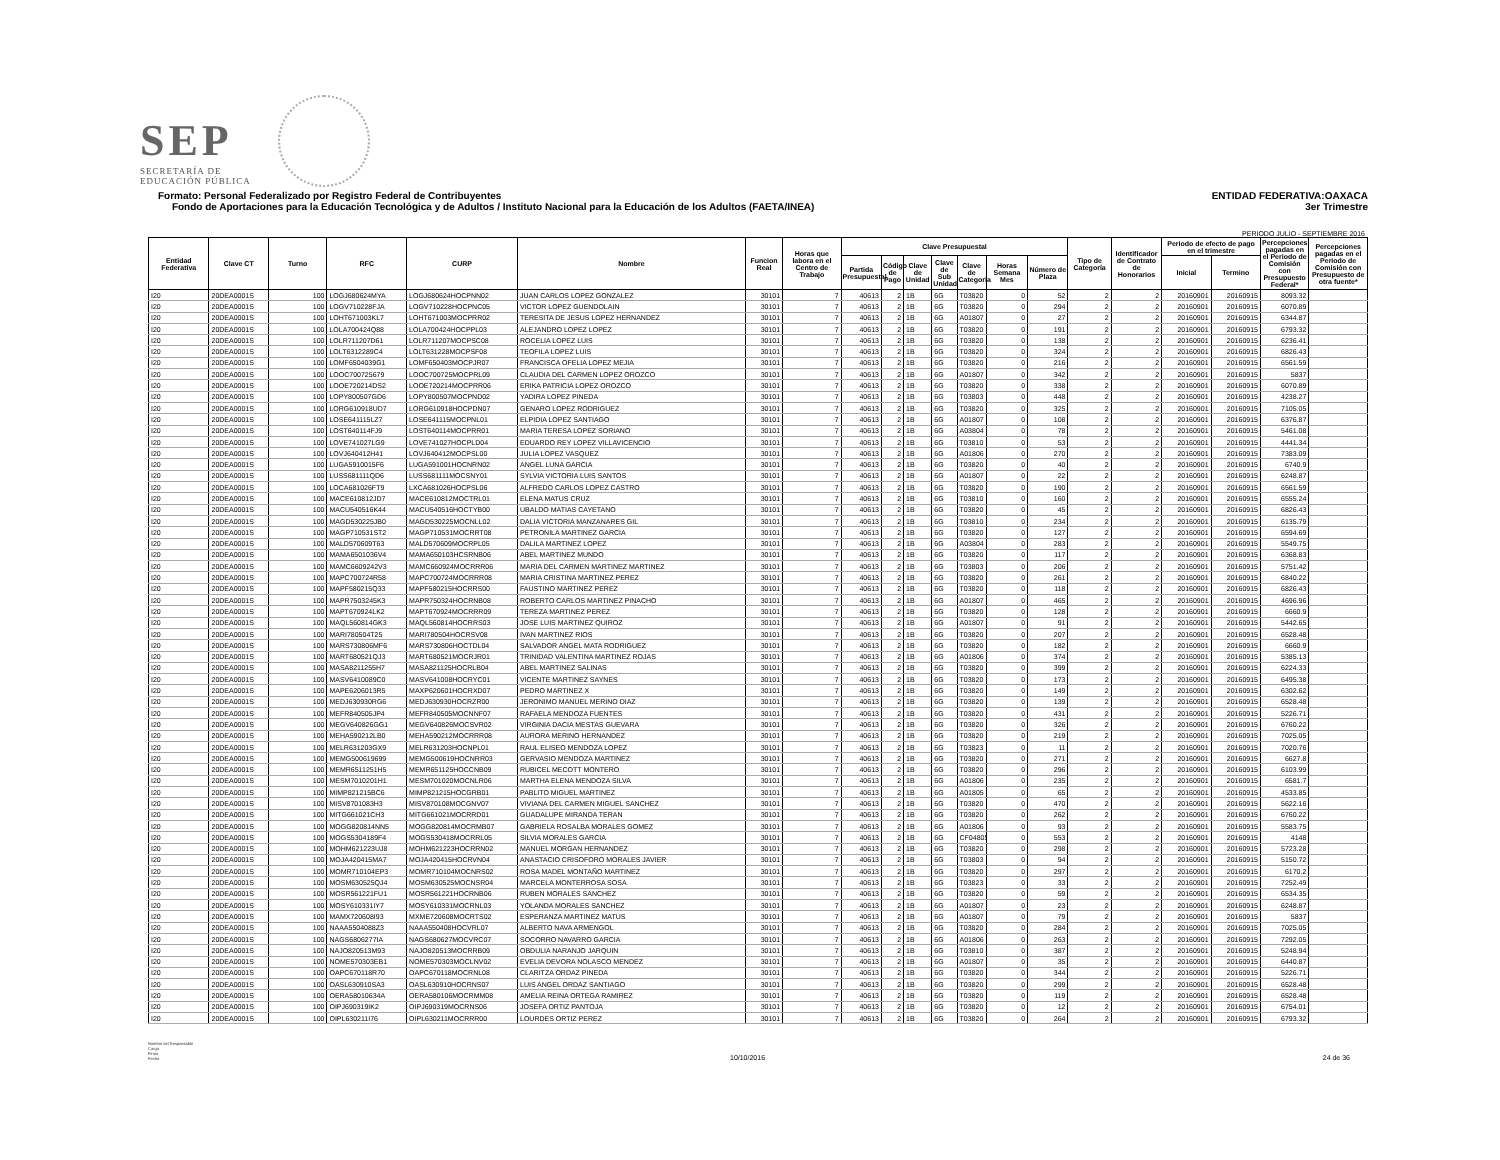SEP
SECRETARÍA DE
EDUCACIÓN PÚBLICA
Formato: Personal Federalizado por Registro Federal de Contribuyentes
Fondo de Aportaciones para la Educación Tecnológica y de Adultos / Instituto Nacional para la Educación de los Adultos (FAETA/INEA)
ENTIDAD FEDERATIVA:OAXACA
3er Trimestre
PERIODO JULIO - SEPTIEMBRE 2016
| Entidad Federativa | Clave CT | Turno | RFC | CURP | Nombre | Funcion Real | Horas que labora en el Centro de Trabajo | Clave Presupuestal | | | | | | | Tipo de Categoría | Identificador de Contrato de Honorarios | Periodo de efecto de pago en el trimestre | | Percepciones pagadas en el Periodo de Comisión con Presupuesto Federal* | Percepciones pagadas en el Periodo de Comisión con Presupuesto de otra fuente* |
| --- | --- | --- | --- | --- | --- | --- | --- | --- | --- | --- | --- | --- | --- | --- | --- | --- | --- | --- | --- | --- |
| | | | | | | | | Partida Presupuestal | Código de Pago | Clave de Unidad | Clave de Sub Unidad | Clave de Categoría | Horas Semana Mes | Número de Plaza | | | Inicial | Termino | | |
| I20 | 20DEA0001S | 100 | LOGJ680624MYA | LOGJ680624HOCPNN02 | JUAN CARLOS LOPEZ GONZALEZ | 30101 | 7 | 40613 | 2 | 1B | 6G | T03820 | 0 | 52 | 2 | 2 | 20160901 | 20160915 | 8093.32 | |
| I20 | 20DEA0001S | 100 | LOGV710228FJA | LOGV710228HOCPNC05 | VICTOR LOPEZ GUENDOLAIN | 30101 | 7 | 40613 | 2 | 1B | 6G | T03820 | 0 | 294 | 2 | 2 | 20160901 | 20160915 | 6070.89 | |
| I20 | 20DEA0001S | 100 | LOHT671003KL7 | LOHT671003MOCPRR02 | TERESITA DE JESUS LOPEZ HERNANDEZ | 30101 | 7 | 40613 | 2 | 1B | 6G | A01807 | 0 | 27 | 2 | 2 | 20160901 | 20160915 | 6344.87 | |
| I20 | 20DEA0001S | 100 | LOLA700424Q88 | LOLA700424HOCPPL03 | ALEJANDRO LOPEZ LOPEZ | 30101 | 7 | 40613 | 2 | 1B | 6G | T03820 | 0 | 191 | 2 | 2 | 20160901 | 20160915 | 6793.32 | |
| I20 | 20DEA0001S | 100 | LOLR711207D61 | LOLR711207MOCPSC08 | ROCELIA LOPEZ LUIS | 30101 | 7 | 40613 | 2 | 1B | 6G | T03820 | 0 | 138 | 2 | 2 | 20160901 | 20160915 | 6236.41 | |
| I20 | 20DEA0001S | 100 | LOLT6312289C4 | LOLT631228MOCPSF08 | TEOFILA LOPEZ LUIS | 30101 | 7 | 40613 | 2 | 1B | 6G | T03820 | 0 | 324 | 2 | 2 | 20160901 | 20160915 | 6826.43 | |
| I20 | 20DEA0001S | 100 | LOMF6504039G1 | LOMF650403MOCPJR07 | FRANCISCA OFELIA LOPEZ MEJIA | 30101 | 7 | 40613 | 2 | 1B | 6G | T03820 | 0 | 216 | 2 | 2 | 20160901 | 20160915 | 6561.59 | |
| I20 | 20DEA0001S | 100 | LOOC700725679 | LOOC700725MOCPRL09 | CLAUDIA DEL CARMEN LOPEZ OROZCO | 30101 | 7 | 40613 | 2 | 1B | 6G | A01807 | 0 | 342 | 2 | 2 | 20160901 | 20160915 | 5837 | |
| I20 | 20DEA0001S | 100 | LOOE720214DS2 | LOOE720214MOCPRR06 | ERIKA PATRICIA LOPEZ OROZCO | 30101 | 7 | 40613 | 2 | 1B | 6G | T03820 | 0 | 338 | 2 | 2 | 20160901 | 20160915 | 6070.89 | |
| I20 | 20DEA0001S | 100 | LOPY800507GD6 | LOPY800507MOCPND02 | YADIRA LOPEZ PINEDA | 30101 | 7 | 40613 | 2 | 1B | 6G | T03803 | 0 | 448 | 2 | 2 | 20160901 | 20160915 | 4238.27 | |
| I20 | 20DEA0001S | 100 | LORG610918UD7 | LORG610918HOCPDN07 | GENARO LOPEZ RODRIGUEZ | 30101 | 7 | 40613 | 2 | 1B | 6G | T03820 | 0 | 325 | 2 | 2 | 20160901 | 20160915 | 7105.05 | |
| I20 | 20DEA0001S | 100 | LOSE641115LZ7 | LOSE641115MOCPNL01 | ELPIDIA LOPEZ SANTIAGO | 30101 | 7 | 40613 | 2 | 1B | 6G | A01807 | 0 | 108 | 2 | 2 | 20160901 | 20160915 | 6376.87 | |
| I20 | 20DEA0001S | 100 | LOST640114FJ9 | LOST640114MOCPRR01 | MARIA TERESA LOPEZ SORIANO | 30101 | 7 | 40613 | 2 | 1B | 6G | A03804 | 0 | 78 | 2 | 2 | 20160901 | 20160915 | 5461.08 | |
| I20 | 20DEA0001S | 100 | LOVE741027LG9 | LOVE741027HOCPLD04 | EDUARDO REY LOPEZ VILLAVICENCIO | 30101 | 7 | 40613 | 2 | 1B | 6G | T03810 | 0 | 53 | 2 | 2 | 20160901 | 20160915 | 4441.34 | |
| I20 | 20DEA0001S | 100 | LOVJ640412H41 | LOVJ640412MOCPSL00 | JULIA LOPEZ VASQUEZ | 30101 | 7 | 40613 | 2 | 1B | 6G | A01806 | 0 | 270 | 2 | 2 | 20160901 | 20160915 | 7383.09 | |
| I20 | 20DEA0001S | 100 | LUGA5910015F6 | LUGA591001HOCNRN02 | ANGEL LUNA GARCIA | 30101 | 7 | 40613 | 2 | 1B | 6G | T03820 | 0 | 40 | 2 | 2 | 20160901 | 20160915 | 6740.9 | |
| I20 | 20DEA0001S | 100 | LUSS681111QD6 | LUSS681111MOCSNY01 | SYLVIA VICTORIA LUIS SANTOS | 30101 | 7 | 40613 | 2 | 1B | 6G | A01807 | 0 | 22 | 2 | 2 | 20160901 | 20160915 | 6248.87 | |
| I20 | 20DEA0001S | 100 | LOCA681026FT9 | LXCA681026HOCPSL06 | ALFREDO CARLOS LOPEZ CASTRO | 30101 | 7 | 40613 | 2 | 1B | 6G | T03820 | 0 | 190 | 2 | 2 | 20160901 | 20160915 | 6561.59 | |
| I20 | 20DEA0001S | 100 | MACE610812JD7 | MACE610812MOCTRL01 | ELENA MATUS CRUZ | 30101 | 7 | 40613 | 2 | 1B | 6G | T03810 | 0 | 160 | 2 | 2 | 20160901 | 20160915 | 6555.24 | |
| I20 | 20DEA0001S | 100 | MACU540516K44 | MACU540516HOCTYB00 | UBALDO MATIAS CAYETANO | 30101 | 7 | 40613 | 2 | 1B | 6G | T03820 | 0 | 45 | 2 | 2 | 20160901 | 20160915 | 6826.43 | |
| I20 | 20DEA0001S | 100 | MAGD530225JB0 | MAGD530225MOCNLL02 | DALIA VICTORIA MANZANARES GIL | 30101 | 7 | 40613 | 2 | 1B | 6G | T03810 | 0 | 234 | 2 | 2 | 20160901 | 20160915 | 6135.79 | |
| I20 | 20DEA0001S | 100 | MAGP710531ST2 | MAGP710531MOCRRT08 | PETRONILA MARTINEZ GARCIA | 30101 | 7 | 40613 | 2 | 1B | 6G | T03820 | 0 | 127 | 2 | 2 | 20160901 | 20160915 | 6594.69 | |
| I20 | 20DEA0001S | 100 | MALD570609T63 | MALD570609MOCRPL05 | DALILA MARTINEZ LOPEZ | 30101 | 7 | 40613 | 2 | 1B | 6G | A03804 | 0 | 283 | 2 | 2 | 20160901 | 20160915 | 5549.75 | |
| I20 | 20DEA0001S | 100 | MAMA6501036V4 | MAMA650103HCSRNB06 | ABEL MARTINEZ MUNDO | 30101 | 7 | 40613 | 2 | 1B | 6G | T03820 | 0 | 117 | 2 | 2 | 20160901 | 20160915 | 6368.83 | |
| I20 | 20DEA0001S | 100 | MAMC6609242V3 | MAMC660924MOCRRR06 | MARIA DEL CARMEN MARTINEZ MARTINEZ | 30101 | 7 | 40613 | 2 | 1B | 6G | T03803 | 0 | 206 | 2 | 2 | 20160901 | 20160915 | 5751.42 | |
| I20 | 20DEA0001S | 100 | MAPC700724R58 | MAPC700724MOCRRR08 | MARIA CRISTINA MARTINEZ PEREZ | 30101 | 7 | 40613 | 2 | 1B | 6G | T03820 | 0 | 261 | 2 | 2 | 20160901 | 20160915 | 6840.22 | |
| I20 | 20DEA0001S | 100 | MAPF580215Q33 | MAPF580215HOCRRS00 | FAUSTINO MARTINEZ PEREZ | 30101 | 7 | 40613 | 2 | 1B | 6G | T03820 | 0 | 118 | 2 | 2 | 20160901 | 20160915 | 6826.43 | |
| I20 | 20DEA0001S | 100 | MAPR7503245K3 | MAPR750324HOCRNB08 | ROBERTO CARLOS MARTINEZ PINACHO | 30101 | 7 | 40613 | 2 | 1B | 6G | A01807 | 0 | 465 | 2 | 2 | 20160901 | 20160915 | 4696.96 | |
| I20 | 20DEA0001S | 100 | MAPT670924LK2 | MAPT670924MOCRRR09 | TEREZA MARTINEZ PEREZ | 30101 | 7 | 40613 | 2 | 1B | 6G | T03820 | 0 | 128 | 2 | 2 | 20160901 | 20160915 | 6660.9 | |
| I20 | 20DEA0001S | 100 | MAQL560814GK3 | MAQL560814HOCRRS03 | JOSE LUIS MARTINEZ QUIROZ | 30101 | 7 | 40613 | 2 | 1B | 6G | A01807 | 0 | 91 | 2 | 2 | 20160901 | 20160915 | 5442.65 | |
| I20 | 20DEA0001S | 100 | MARI780504T25 | MARI780504HOCRSV08 | IVAN MARTINEZ RIOS | 30101 | 7 | 40613 | 2 | 1B | 6G | T03820 | 0 | 207 | 2 | 2 | 20160901 | 20160915 | 6528.48 | |
| I20 | 20DEA0001S | 100 | MARS730806MF6 | MARS730806HOCTDL04 | SALVADOR ANGEL MATA RODRIGUEZ | 30101 | 7 | 40613 | 2 | 1B | 6G | T03820 | 0 | 182 | 2 | 2 | 20160901 | 20160915 | 6660.9 | |
| I20 | 20DEA0001S | 100 | MART680521QJ3 | MART680521MOCRJR01 | TRINIDAD VALENTINA MARTINEZ ROJAS | 30101 | 7 | 40613 | 2 | 1B | 6G | A01806 | 0 | 374 | 2 | 2 | 20160901 | 20160915 | 5385.13 | |
| I20 | 20DEA0001S | 100 | MASA8211255H7 | MASA821125HOCRLB04 | ABEL MARTINEZ SALINAS | 30101 | 7 | 40613 | 2 | 1B | 6G | T03820 | 0 | 399 | 2 | 2 | 20160901 | 20160915 | 6224.33 | |
| I20 | 20DEA0001S | 100 | MASV6410089C0 | MASV641008HOCRYC01 | VICENTE MARTINEZ SAYNES | 30101 | 7 | 40613 | 2 | 1B | 6G | T03820 | 0 | 173 | 2 | 2 | 20160901 | 20160915 | 6495.38 | |
| I20 | 20DEA0001S | 100 | MAPE6206013R5 | MAXP620601HOCRXD07 | PEDRO MARTINEZ X | 30101 | 7 | 40613 | 2 | 1B | 6G | T03820 | 0 | 149 | 2 | 2 | 20160901 | 20160915 | 6302.62 | |
| I20 | 20DEA0001S | 100 | MEDJ630930RG6 | MEDJ630930HOCRZR00 | JERONIMO MANUEL MERINO DIAZ | 30101 | 7 | 40613 | 2 | 1B | 6G | T03820 | 0 | 139 | 2 | 2 | 20160901 | 20160915 | 6528.48 | |
| I20 | 20DEA0001S | 100 | MEFR840505JP4 | MEFR840505MOCNNF07 | RAFAELA MENDOZA FUENTES | 30101 | 7 | 40613 | 2 | 1B | 6G | T03820 | 0 | 431 | 2 | 2 | 20160901 | 20160915 | 5226.71 | |
| I20 | 20DEA0001S | 100 | MEGV640826GG1 | MEGV640826MOCSVR02 | VIRGINIA DACIA MESTAS GUEVARA | 30101 | 7 | 40613 | 2 | 1B | 6G | T03820 | 0 | 326 | 2 | 2 | 20160901 | 20160915 | 6760.22 | |
| I20 | 20DEA0001S | 100 | MEHA590212LB0 | MEHA590212MOCRRR08 | AURORA MERINO HERNANDEZ | 30101 | 7 | 40613 | 2 | 1B | 6G | T03820 | 0 | 219 | 2 | 2 | 20160901 | 20160915 | 7025.05 | |
| I20 | 20DEA0001S | 100 | MELR631203GX9 | MELR631203HOCNPL01 | RAUL ELISEO MENDOZA LOPEZ | 30101 | 7 | 40613 | 2 | 1B | 6G | T03823 | 0 | 11 | 2 | 2 | 20160901 | 20160915 | 7020.76 | |
| I20 | 20DEA0001S | 100 | MEMG500619699 | MEMG500619HOCNRR03 | GERVASIO MENDOZA MARTINEZ | 30101 | 7 | 40613 | 2 | 1B | 6G | T03820 | 0 | 271 | 2 | 2 | 20160901 | 20160915 | 6627.8 | |
| I20 | 20DEA0001S | 100 | MEMR6511251H5 | MEMR651125HOCCNB09 | RUBICEL MECOTT MONTERO | 30101 | 7 | 40613 | 2 | 1B | 6G | T03820 | 0 | 296 | 2 | 2 | 20160901 | 20160915 | 6103.99 | |
| I20 | 20DEA0001S | 100 | MESM7010201H1 | MESM701020MOCNLR06 | MARTHA ELENA MENDOZA SILVA | 30101 | 7 | 40613 | 2 | 1B | 6G | A01806 | 0 | 235 | 2 | 2 | 20160901 | 20160915 | 6581.7 | |
| I20 | 20DEA0001S | 100 | MIMP821215BC6 | MIMP821215HOCGRB01 | PABLITO MIGUEL MARTINEZ | 30101 | 7 | 40613 | 2 | 1B | 6G | A01805 | 0 | 65 | 2 | 2 | 20160901 | 20160915 | 4533.85 | |
| I20 | 20DEA0001S | 100 | MISV8701083H3 | MISV870108MOCGNV07 | VIVIANA DEL CARMEN MIGUEL SANCHEZ | 30101 | 7 | 40613 | 2 | 1B | 6G | T03820 | 0 | 470 | 2 | 2 | 20160901 | 20160915 | 5622.16 | |
| I20 | 20DEA0001S | 100 | MITG661021CH3 | MITG661021MOCRRD01 | GUADALUPE MIRANDA TERAN | 30101 | 7 | 40613 | 2 | 1B | 6G | T03820 | 0 | 262 | 2 | 2 | 20160901 | 20160915 | 6760.22 | |
| I20 | 20DEA0001S | 100 | MOGG820814NN5 | MOGG820814MOCRMB07 | GABRIELA ROSALBA MORALES GOMEZ | 30101 | 7 | 40613 | 2 | 1B | 6G | A01806 | 0 | 93 | 2 | 2 | 20160901 | 20160915 | 5583.75 | |
| I20 | 20DEA0001S | 100 | MOGS5304189F4 | MOGS530418MOCRRL05 | SILVIA MORALES GARCIA | 30101 | 7 | 40613 | 2 | 1B | 6G | CF04805 | 0 | 553 | 2 | 2 | 20160901 | 20160915 | 4148 | |
| I20 | 20DEA0001S | 100 | MOHM621223UJ8 | MOHM621223HOCRRN02 | MANUEL MORGAN HERNANDEZ | 30101 | 7 | 40613 | 2 | 1B | 6G | T03820 | 0 | 298 | 2 | 2 | 20160901 | 20160915 | 5723.28 | |
| I20 | 20DEA0001S | 100 | MOJA420415MA7 | MOJA420415HOCRVN04 | ANASTACIO CRISOFORO MORALES JAVIER | 30101 | 7 | 40613 | 2 | 1B | 6G | T03803 | 0 | 94 | 2 | 2 | 20160901 | 20160915 | 5150.72 | |
| I20 | 20DEA0001S | 100 | MOMR710104EP3 | MOMR710104MOCNRS02 | ROSA MADEL MONTAÑO MARTINEZ | 30101 | 7 | 40613 | 2 | 1B | 6G | T03820 | 0 | 297 | 2 | 2 | 20160901 | 20160915 | 6170.2 | |
| I20 | 20DEA0001S | 100 | MOSM630525QJ4 | MOSM630525MOCNSR04 | MARCELA MONTERROSA SOSA | 30101 | 7 | 40613 | 2 | 1B | 6G | T03823 | 0 | 33 | 2 | 2 | 20160901 | 20160915 | 7252.49 | |
| I20 | 20DEA0001S | 100 | MOSR561221FU1 | MOSR561221HOCRNB06 | RUBEN MORALES SANCHEZ | 30101 | 7 | 40613 | 2 | 1B | 6G | T03820 | 0 | 59 | 2 | 2 | 20160901 | 20160915 | 6534.35 | |
| I20 | 20DEA0001S | 100 | MOSY610331IY7 | MOSY610331MOCRNL03 | YOLANDA MORALES SANCHEZ | 30101 | 7 | 40613 | 2 | 1B | 6G | A01807 | 0 | 23 | 2 | 2 | 20160901 | 20160915 | 6248.87 | |
| I20 | 20DEA0001S | 100 | MAMX720608I93 | MXME720608MOCRTS02 | ESPERANZA MARTINEZ MATUS | 30101 | 7 | 40613 | 2 | 1B | 6G | A01807 | 0 | 79 | 2 | 2 | 20160901 | 20160915 | 5837 | |
| I20 | 20DEA0001S | 100 | NAAA5504088Z3 | NAAA550408HOCVRL07 | ALBERTO NAVA ARMENGOL | 30101 | 7 | 40613 | 2 | 1B | 6G | T03820 | 0 | 284 | 2 | 2 | 20160901 | 20160915 | 7025.05 | |
| I20 | 20DEA0001S | 100 | NAGS6806277IA | NAGS680627MOCVRC07 | SOCORRO NAVARRO GARCIA | 30101 | 7 | 40613 | 2 | 1B | 6G | A01806 | 0 | 263 | 2 | 2 | 20160901 | 20160915 | 7292.05 | |
| I20 | 20DEA0001S | 100 | NAJO820513M93 | NAJO820513MOCRRB09 | OBDULIA NARANJO JARQUIN | 30101 | 7 | 40613 | 2 | 1B | 6G | T03810 | 0 | 387 | 2 | 2 | 20160901 | 20160915 | 5248.94 | |
| I20 | 20DEA0001S | 100 | NOME570303EB1 | NOME570303MOCLNV02 | EVELIA DEVORA NOLASCO MENDEZ | 30101 | 7 | 40613 | 2 | 1B | 6G | A01807 | 0 | 35 | 2 | 2 | 20160901 | 20160915 | 6440.87 | |
| I20 | 20DEA0001S | 100 | OAPC670118R70 | OAPC670118MOCRNL08 | CLARITZA ORDAZ PINEDA | 30101 | 7 | 40613 | 2 | 1B | 6G | T03820 | 0 | 344 | 2 | 2 | 20160901 | 20160915 | 5226.71 | |
| I20 | 20DEA0001S | 100 | OASL630910SA3 | OASL630910HOCRNS07 | LUIS ANGEL ORDAZ SANTIAGO | 30101 | 7 | 40613 | 2 | 1B | 6G | T03820 | 0 | 299 | 2 | 2 | 20160901 | 20160915 | 6528.48 | |
| I20 | 20DEA0001S | 100 | OERA58010634A | OERA580106MOCRMM08 | AMELIA REINA ORTEGA RAMIREZ | 30101 | 7 | 40613 | 2 | 1B | 6G | T03820 | 0 | 119 | 2 | 2 | 20160901 | 20160915 | 6528.48 | |
| I20 | 20DEA0001S | 100 | OIPJ690319IK2 | OIPJ690319MOCRNS06 | JOSEFA ORTIZ PANTOJA | 30101 | 7 | 40613 | 2 | 1B | 6G | T03820 | 0 | 12 | 2 | 2 | 20160901 | 20160915 | 6754.01 | |
| I20 | 20DEA0001S | 100 | OIPL630211I76 | OIPL630211MOCRRR00 | LOURDES ORTIZ PEREZ | 30101 | 7 | 40613 | 2 | 1B | 6G | T03820 | 0 | 264 | 2 | 2 | 20160901 | 20160915 | 6793.32 | |
10/10/2016 24 de 36
Nombre del Responsable
Cargo
Firma
Fecha